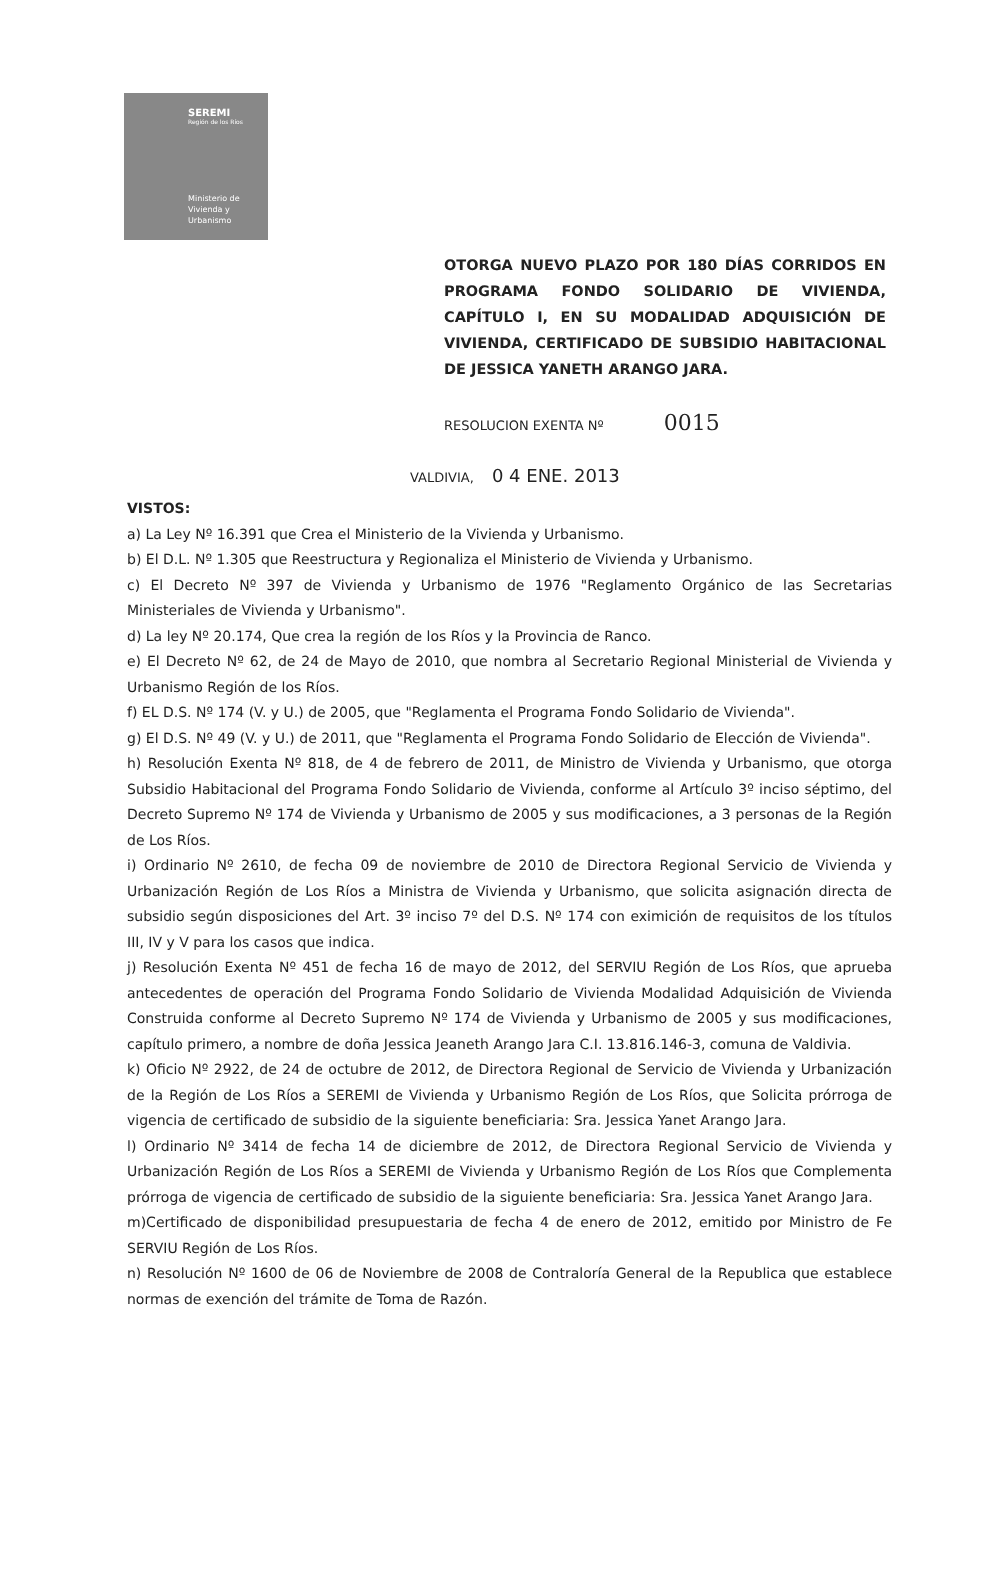SEREMI
Región de los Ríos
Ministerio de
Vivienda y
Urbanismo
OTORGA NUEVO PLAZO POR 180 DÍAS CORRIDOS EN PROGRAMA FONDO SOLIDARIO DE VIVIENDA, CAPÍTULO I, EN SU MODALIDAD ADQUISICIÓN DE VIVIENDA, CERTIFICADO DE SUBSIDIO HABITACIONAL DE JESSICA YANETH ARANGO JARA.
RESOLUCION EXENTA Nº 0015
VALDIVIA, 0 4 ENE. 2013
VISTOS:
a) La Ley Nº 16.391 que Crea el Ministerio de la Vivienda y Urbanismo.
b) El D.L. Nº 1.305 que Reestructura y Regionaliza el Ministerio de Vivienda y Urbanismo.
c) El Decreto Nº 397 de Vivienda y Urbanismo de 1976 "Reglamento Orgánico de las Secretarias Ministeriales de Vivienda y Urbanismo".
d) La ley Nº 20.174, Que crea la región de los Ríos y la Provincia de Ranco.
e) El Decreto Nº 62, de 24 de Mayo de 2010, que nombra al Secretario Regional Ministerial de Vivienda y Urbanismo Región de los Ríos.
f) EL D.S. Nº 174 (V. y U.) de 2005, que "Reglamenta el Programa Fondo Solidario de Vivienda".
g) El D.S. Nº 49 (V. y U.) de 2011, que "Reglamenta el Programa Fondo Solidario de Elección de Vivienda".
h) Resolución Exenta Nº 818, de 4 de febrero de 2011, de Ministro de Vivienda y Urbanismo, que otorga Subsidio Habitacional del Programa Fondo Solidario de Vivienda, conforme al Artículo 3º inciso séptimo, del Decreto Supremo Nº 174 de Vivienda y Urbanismo de 2005 y sus modificaciones, a 3 personas de la Región de Los Ríos.
i) Ordinario Nº 2610, de fecha 09 de noviembre de 2010 de Directora Regional Servicio de Vivienda y Urbanización Región de Los Ríos a Ministra de Vivienda y Urbanismo, que solicita asignación directa de subsidio según disposiciones del Art. 3º inciso 7º del D.S. Nº 174 con eximición de requisitos de los títulos III, IV y V para los casos que indica.
j) Resolución Exenta Nº 451 de fecha 16 de mayo de 2012, del SERVIU Región de Los Ríos, que aprueba antecedentes de operación del Programa Fondo Solidario de Vivienda Modalidad Adquisición de Vivienda Construida conforme al Decreto Supremo Nº 174 de Vivienda y Urbanismo de 2005 y sus modificaciones, capítulo primero, a nombre de doña Jessica Jeaneth Arango Jara C.I. 13.816.146-3, comuna de Valdivia.
k) Oficio Nº 2922, de 24 de octubre de 2012, de Directora Regional de Servicio de Vivienda y Urbanización de la Región de Los Ríos a SEREMI de Vivienda y Urbanismo Región de Los Ríos, que Solicita prórroga de vigencia de certificado de subsidio de la siguiente beneficiaria: Sra. Jessica Yanet Arango Jara.
l) Ordinario Nº 3414 de fecha 14 de diciembre de 2012, de Directora Regional Servicio de Vivienda y Urbanización Región de Los Ríos a SEREMI de Vivienda y Urbanismo Región de Los Ríos que Complementa prórroga de vigencia de certificado de subsidio de la siguiente beneficiaria: Sra. Jessica Yanet Arango Jara.
m)Certificado de disponibilidad presupuestaria de fecha 4 de enero de 2012, emitido por Ministro de Fe SERVIU Región de Los Ríos.
n) Resolución Nº 1600 de 06 de Noviembre de 2008 de Contraloría General de la Republica que establece normas de exención del trámite de Toma de Razón.